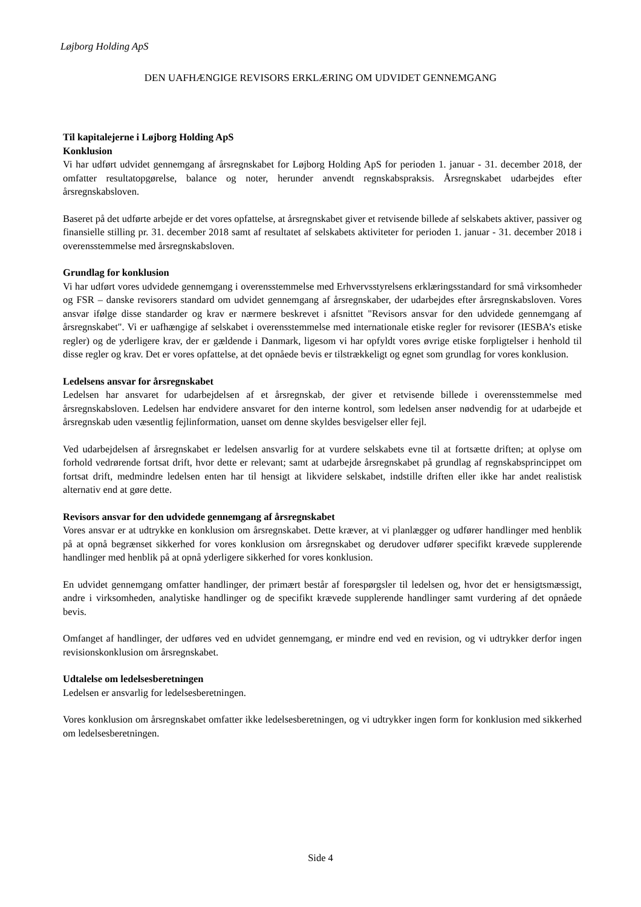Løjborg Holding ApS
DEN UAFHÆNGIGE REVISORS ERKLÆRING OM UDVIDET GENNEMGANG
Til kapitalejerne i Løjborg Holding ApS
Konklusion
Vi har udført udvidet gennemgang af årsregnskabet for Løjborg Holding ApS for perioden 1. januar - 31. december 2018, der omfatter resultatopgørelse, balance og noter, herunder anvendt regnskabspraksis. Årsregnskabet udarbejdes efter årsregnskabsloven.
Baseret på det udførte arbejde er det vores opfattelse, at årsregnskabet giver et retvisende billede af selskabets aktiver, passiver og finansielle stilling pr. 31. december 2018 samt af resultatet af selskabets aktiviteter for perioden 1. januar - 31. december 2018 i overensstemmelse med årsregnskabsloven.
Grundlag for konklusion
Vi har udført vores udvidede gennemgang i overensstemmelse med Erhvervsstyrelsens erklæringsstandard for små virksomheder og FSR – danske revisorers standard om udvidet gennemgang af årsregnskaber, der udarbejdes efter årsregnskabsloven. Vores ansvar ifølge disse standarder og krav er nærmere beskrevet i afsnittet "Revisors ansvar for den udvidede gennemgang af årsregnskabet". Vi er uafhængige af selskabet i overensstemmelse med internationale etiske regler for revisorer (IESBA’s etiske regler) og de yderligere krav, der er gældende i Danmark, ligesom vi har opfyldt vores øvrige etiske forpligtelser i henhold til disse regler og krav. Det er vores opfattelse, at det opnåede bevis er tilstrækkeligt og egnet som grundlag for vores konklusion.
Ledelsens ansvar for årsregnskabet
Ledelsen har ansvaret for udarbejdelsen af et årsregnskab, der giver et retvisende billede i overensstemmelse med årsregnskabsloven. Ledelsen har endvidere ansvaret for den interne kontrol, som ledelsen anser nødvendig for at udarbejde et årsregnskab uden væsentlig fejlinformation, uanset om denne skyldes besvigelser eller fejl.
Ved udarbejdelsen af årsregnskabet er ledelsen ansvarlig for at vurdere selskabets evne til at fortsætte driften; at oplyse om forhold vedrørende fortsat drift, hvor dette er relevant; samt at udarbejde årsregnskabet på grundlag af regnskabsprincippet om fortsat drift, medmindre ledelsen enten har til hensigt at likvidere selskabet, indstille driften eller ikke har andet realistisk alternativ end at gøre dette.
Revisors ansvar for den udvidede gennemgang af årsregnskabet
Vores ansvar er at udtrykke en konklusion om årsregnskabet. Dette kræver, at vi planlægger og udfører handlinger med henblik på at opnå begrænset sikkerhed for vores konklusion om årsregnskabet og derudover udfører specifikt krævede supplerende handlinger med henblik på at opnå yderligere sikkerhed for vores konklusion.
En udvidet gennemgang omfatter handlinger, der primært består af forespørgsler til ledelsen og, hvor det er hensigtsmæssigt, andre i virksomheden, analytiske handlinger og de specifikt krævede supplerende handlinger samt vurdering af det opnåede bevis.
Omfanget af handlinger, der udføres ved en udvidet gennemgang, er mindre end ved en revision, og vi udtrykker derfor ingen revisionskonklusion om årsregnskabet.
Udtalelse om ledelsesberetningen
Ledelsen er ansvarlig for ledelsesberetningen.
Vores konklusion om årsregnskabet omfatter ikke ledelsesberetningen, og vi udtrykker ingen form for konklusion med sikkerhed om ledelsesberetningen.
Side 4